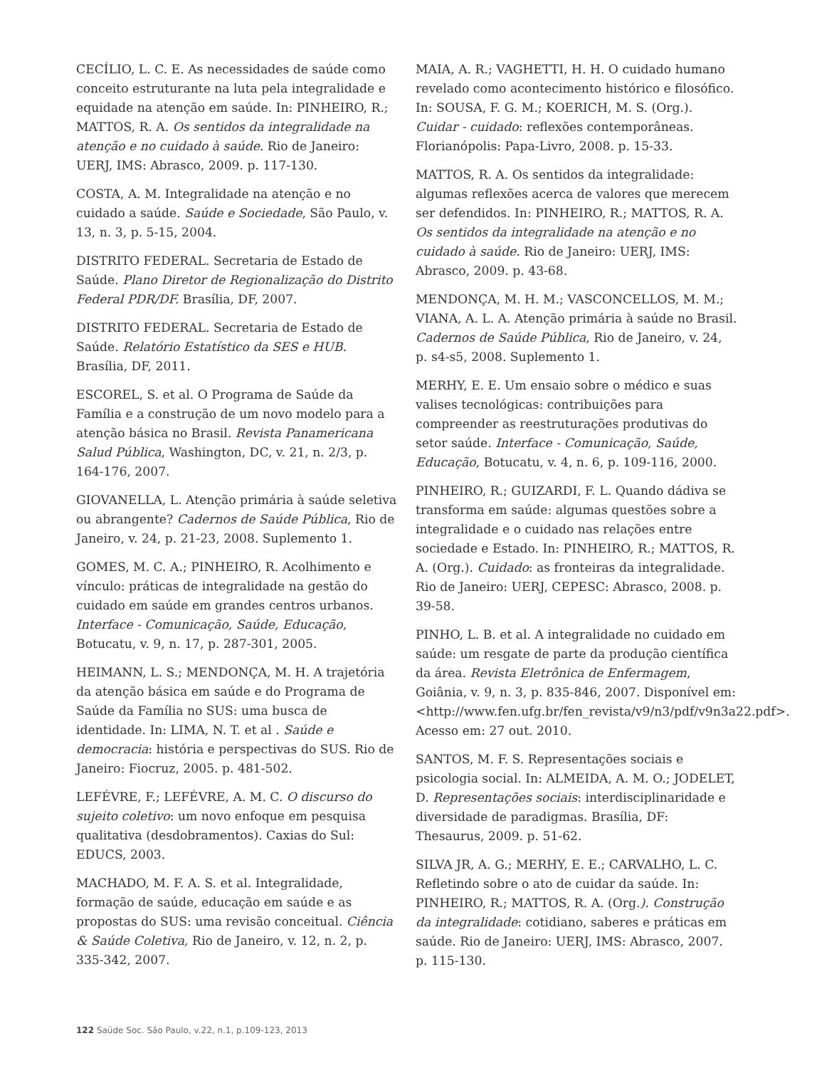CECÍLIO, L. C. E. As necessidades de saúde como conceito estruturante na luta pela integralidade e equidade na atenção em saúde. In: PINHEIRO, R.; MATTOS, R. A. Os sentidos da integralidade na atenção e no cuidado à saúde. Rio de Janeiro: UERJ, IMS: Abrasco, 2009. p. 117-130.
COSTA, A. M. Integralidade na atenção e no cuidado a saúde. Saúde e Sociedade, São Paulo, v. 13, n. 3, p. 5-15, 2004.
DISTRITO FEDERAL. Secretaria de Estado de Saúde. Plano Diretor de Regionalização do Distrito Federal PDR/DF. Brasília, DF, 2007.
DISTRITO FEDERAL. Secretaria de Estado de Saúde. Relatório Estatístico da SES e HUB. Brasília, DF, 2011.
ESCOREL, S. et al. O Programa de Saúde da Família e a construção de um novo modelo para a atenção básica no Brasil. Revista Panamericana Salud Pública, Washington, DC, v. 21, n. 2/3, p. 164-176, 2007.
GIOVANELLA, L. Atenção primária à saúde seletiva ou abrangente? Cadernos de Saúde Pública, Rio de Janeiro, v. 24, p. 21-23, 2008. Suplemento 1.
GOMES, M. C. A.; PINHEIRO, R. Acolhimento e vínculo: práticas de integralidade na gestão do cuidado em saúde em grandes centros urbanos. Interface - Comunicação, Saúde, Educação, Botucatu, v. 9, n. 17, p. 287-301, 2005.
HEIMANN, L. S.; MENDONÇA, M. H. A trajetória da atenção básica em saúde e do Programa de Saúde da Família no SUS: uma busca de identidade. In: LIMA, N. T. et al . Saúde e democracia: história e perspectivas do SUS. Rio de Janeiro: Fiocruz, 2005. p. 481-502.
LEFÉVRE, F.; LEFÉVRE, A. M. C. O discurso do sujeito coletivo: um novo enfoque em pesquisa qualitativa (desdobramentos). Caxias do Sul: EDUCS, 2003.
MACHADO, M. F. A. S. et al. Integralidade, formação de saúde, educação em saúde e as propostas do SUS: uma revisão conceitual. Ciência & Saúde Coletiva, Rio de Janeiro, v. 12, n. 2, p. 335-342, 2007.
MAIA, A. R.; VAGHETTI, H. H. O cuidado humano revelado como acontecimento histórico e filosófico. In: SOUSA, F. G. M.; KOERICH, M. S. (Org.). Cuidar - cuidado: reflexões contemporâneas. Florianópolis: Papa-Livro, 2008. p. 15-33.
MATTOS, R. A. Os sentidos da integralidade: algumas reflexões acerca de valores que merecem ser defendidos. In: PINHEIRO, R.; MATTOS, R. A. Os sentidos da integralidade na atenção e no cuidado à saúde. Rio de Janeiro: UERJ, IMS: Abrasco, 2009. p. 43-68.
MENDONÇA, M. H. M.; VASCONCELLOS, M. M.; VIANA, A. L. A. Atenção primária à saúde no Brasil. Cadernos de Saúde Pública, Rio de Janeiro, v. 24, p. s4-s5, 2008. Suplemento 1.
MERHY, E. E. Um ensaio sobre o médico e suas valises tecnológicas: contribuições para compreender as reestruturações produtivas do setor saúde. Interface - Comunicação, Saúde, Educação, Botucatu, v. 4, n. 6, p. 109-116, 2000.
PINHEIRO, R.; GUIZARDI, F. L. Quando dádiva se transforma em saúde: algumas questões sobre a integralidade e o cuidado nas relações entre sociedade e Estado. In: PINHEIRO, R.; MATTOS, R. A. (Org.). Cuidado: as fronteiras da integralidade. Rio de Janeiro: UERJ, CEPESC: Abrasco, 2008. p. 39-58.
PINHO, L. B. et al. A integralidade no cuidado em saúde: um resgate de parte da produção científica da área. Revista Eletrônica de Enfermagem, Goiânia, v. 9, n. 3, p. 835-846, 2007. Disponível em: <http://www.fen.ufg.br/fen_revista/v9/n3/pdf/v9n3a22.pdf>. Acesso em: 27 out. 2010.
SANTOS, M. F. S. Representações sociais e psicologia social. In: ALMEIDA, A. M. O.; JODELET, D. Representações sociais: interdisciplinaridade e diversidade de paradigmas. Brasília, DF: Thesaurus, 2009. p. 51-62.
SILVA JR, A. G.; MERHY, E. E.; CARVALHO, L. C. Refletindo sobre o ato de cuidar da saúde. In: PINHEIRO, R.; MATTOS, R. A. (Org.). Construção da integralidade: cotidiano, saberes e práticas em saúde. Rio de Janeiro: UERJ, IMS: Abrasco, 2007. p. 115-130.
122 Saúde Soc. São Paulo, v.22, n.1, p.109-123, 2013